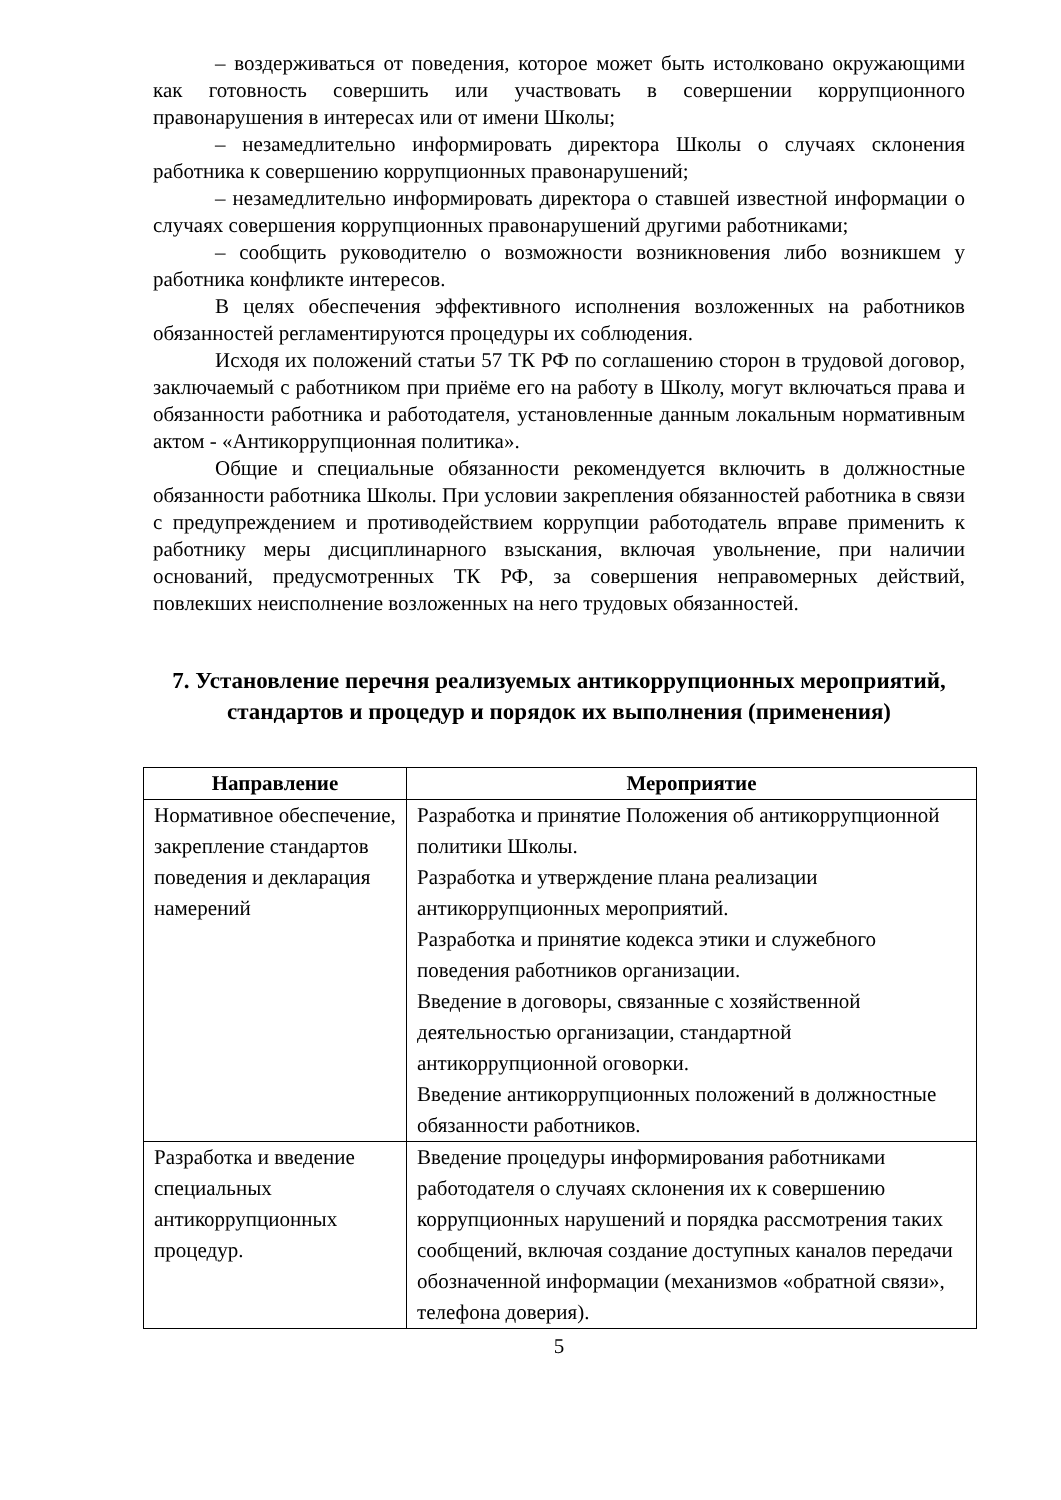– воздерживаться от поведения, которое может быть истолковано окружающими как готовность совершить или участвовать в совершении коррупционного правонарушения в интересах или от имени Школы;
– незамедлительно информировать директора Школы о случаях склонения работника к совершению коррупционных правонарушений;
– незамедлительно информировать директора о ставшей известной информации о случаях совершения коррупционных правонарушений другими работниками;
– сообщить руководителю о возможности возникновения либо возникшем у работника конфликте интересов.
В целях обеспечения эффективного исполнения возложенных на работников обязанностей регламентируются процедуры их соблюдения.
Исходя их положений статьи 57 ТК РФ по соглашению сторон в трудовой договор, заключаемый с работником при приёме его на работу в Школу, могут включаться права и обязанности работника и работодателя, установленные данным локальным нормативным актом - «Антикоррупционная политика».
Общие и специальные обязанности рекомендуется включить в должностные обязанности работника Школы. При условии закрепления обязанностей работника в связи с предупреждением и противодействием коррупции работодатель вправе применить к работнику меры дисциплинарного взыскания, включая увольнение, при наличии оснований, предусмотренных ТК РФ, за совершения неправомерных действий, повлекших неисполнение возложенных на него трудовых обязанностей.
7. Установление перечня реализуемых антикоррупционных мероприятий, стандартов и процедур и порядок их выполнения (применения)
| Направление | Мероприятие |
| --- | --- |
| Нормативное обеспечение, закрепление стандартов поведения и декларация намерений | Разработка и принятие Положения об антикоррупционной политики Школы. Разработка и утверждение плана реализации антикоррупционных мероприятий. Разработка и принятие кодекса этики и служебного поведения работников организации. Введение в договоры, связанные с хозяйственной деятельностью организации, стандартной антикоррупционной оговорки. Введение антикоррупционных положений в должностные обязанности работников. |
| Разработка и введение специальных антикоррупционных процедур. | Введение процедуры информирования работниками работодателя о случаях склонения их к совершению коррупционных нарушений и порядка рассмотрения таких сообщений, включая создание доступных каналов передачи обозначенной информации (механизмов «обратной связи», телефона доверия). |
5